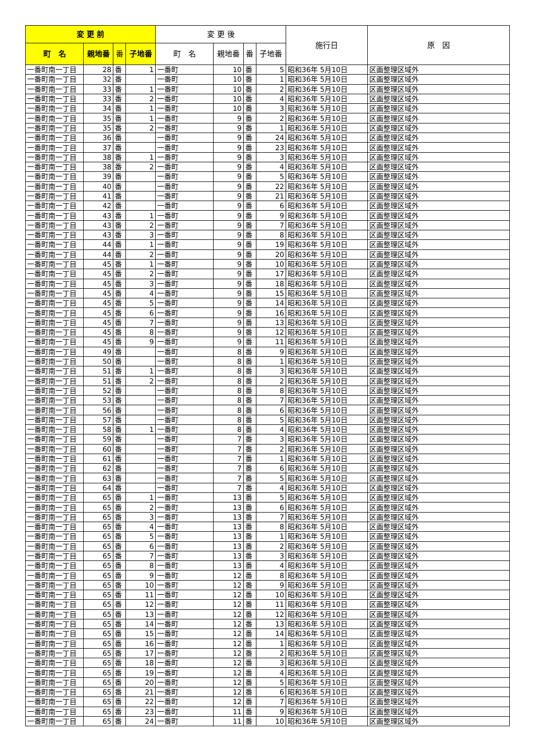| 変 更 前 | | | | 変 更 後 | | | | 施行日 | 原 因 |
| --- | --- | --- | --- | --- | --- | --- | --- | --- | --- |
| 町 名 | 親地番 | 番 | 子地番 | 町 名 | 親地番 | 番 | 子地番 | | |
| 一番町南一丁目 | 28 | 番 | 1 | 一番町 | 10 | 番 | 5 | 昭和36年 5月10日 | 区画整理区域外 |
| 一番町南一丁目 | 32 | 番 | | 一番町 | 10 | 番 | 1 | 昭和36年 5月10日 | 区画整理区域外 |
| 一番町南一丁目 | 33 | 番 | 1 | 一番町 | 10 | 番 | 2 | 昭和36年 5月10日 | 区画整理区域外 |
| 一番町南一丁目 | 33 | 番 | 2 | 一番町 | 10 | 番 | 4 | 昭和36年 5月10日 | 区画整理区域外 |
| 一番町南一丁目 | 34 | 番 | 1 | 一番町 | 10 | 番 | 3 | 昭和36年 5月10日 | 区画整理区域外 |
| 一番町南一丁目 | 35 | 番 | 1 | 一番町 | 9 | 番 | 2 | 昭和36年 5月10日 | 区画整理区域外 |
| 一番町南一丁目 | 35 | 番 | 2 | 一番町 | 9 | 番 | 1 | 昭和36年 5月10日 | 区画整理区域外 |
| 一番町南一丁目 | 36 | 番 | | 一番町 | 9 | 番 | 24 | 昭和36年 5月10日 | 区画整理区域外 |
| 一番町南一丁目 | 37 | 番 | | 一番町 | 9 | 番 | 23 | 昭和36年 5月10日 | 区画整理区域外 |
| 一番町南一丁目 | 38 | 番 | 1 | 一番町 | 9 | 番 | 3 | 昭和36年 5月10日 | 区画整理区域外 |
| 一番町南一丁目 | 38 | 番 | 2 | 一番町 | 9 | 番 | 4 | 昭和36年 5月10日 | 区画整理区域外 |
| 一番町南一丁目 | 39 | 番 | | 一番町 | 9 | 番 | 5 | 昭和36年 5月10日 | 区画整理区域外 |
| 一番町南一丁目 | 40 | 番 | | 一番町 | 9 | 番 | 22 | 昭和36年 5月10日 | 区画整理区域外 |
| 一番町南一丁目 | 41 | 番 | | 一番町 | 9 | 番 | 21 | 昭和36年 5月10日 | 区画整理区域外 |
| 一番町南一丁目 | 42 | 番 | | 一番町 | 9 | 番 | 6 | 昭和36年 5月10日 | 区画整理区域外 |
| 一番町南一丁目 | 43 | 番 | 1 | 一番町 | 9 | 番 | 9 | 昭和36年 5月10日 | 区画整理区域外 |
| 一番町南一丁目 | 43 | 番 | 2 | 一番町 | 9 | 番 | 7 | 昭和36年 5月10日 | 区画整理区域外 |
| 一番町南一丁目 | 43 | 番 | 3 | 一番町 | 9 | 番 | 8 | 昭和36年 5月10日 | 区画整理区域外 |
| 一番町南一丁目 | 44 | 番 | 1 | 一番町 | 9 | 番 | 19 | 昭和36年 5月10日 | 区画整理区域外 |
| 一番町南一丁目 | 44 | 番 | 2 | 一番町 | 9 | 番 | 20 | 昭和36年 5月10日 | 区画整理区域外 |
| 一番町南一丁目 | 45 | 番 | 1 | 一番町 | 9 | 番 | 10 | 昭和36年 5月10日 | 区画整理区域外 |
| 一番町南一丁目 | 45 | 番 | 2 | 一番町 | 9 | 番 | 17 | 昭和36年 5月10日 | 区画整理区域外 |
| 一番町南一丁目 | 45 | 番 | 3 | 一番町 | 9 | 番 | 18 | 昭和36年 5月10日 | 区画整理区域外 |
| 一番町南一丁目 | 45 | 番 | 4 | 一番町 | 9 | 番 | 15 | 昭和36年 5月10日 | 区画整理区域外 |
| 一番町南一丁目 | 45 | 番 | 5 | 一番町 | 9 | 番 | 14 | 昭和36年 5月10日 | 区画整理区域外 |
| 一番町南一丁目 | 45 | 番 | 6 | 一番町 | 9 | 番 | 16 | 昭和36年 5月10日 | 区画整理区域外 |
| 一番町南一丁目 | 45 | 番 | 7 | 一番町 | 9 | 番 | 13 | 昭和36年 5月10日 | 区画整理区域外 |
| 一番町南一丁目 | 45 | 番 | 8 | 一番町 | 9 | 番 | 12 | 昭和36年 5月10日 | 区画整理区域外 |
| 一番町南一丁目 | 45 | 番 | 9 | 一番町 | 9 | 番 | 11 | 昭和36年 5月10日 | 区画整理区域外 |
| 一番町南一丁目 | 49 | 番 | | 一番町 | 8 | 番 | 9 | 昭和36年 5月10日 | 区画整理区域外 |
| 一番町南一丁目 | 50 | 番 | | 一番町 | 8 | 番 | 1 | 昭和36年 5月10日 | 区画整理区域外 |
| 一番町南一丁目 | 51 | 番 | 1 | 一番町 | 8 | 番 | 3 | 昭和36年 5月10日 | 区画整理区域外 |
| 一番町南一丁目 | 51 | 番 | 2 | 一番町 | 8 | 番 | 2 | 昭和36年 5月10日 | 区画整理区域外 |
| 一番町南一丁目 | 52 | 番 | | 一番町 | 8 | 番 | 8 | 昭和36年 5月10日 | 区画整理区域外 |
| 一番町南一丁目 | 53 | 番 | | 一番町 | 8 | 番 | 7 | 昭和36年 5月10日 | 区画整理区域外 |
| 一番町南一丁目 | 56 | 番 | | 一番町 | 8 | 番 | 6 | 昭和36年 5月10日 | 区画整理区域外 |
| 一番町南一丁目 | 57 | 番 | | 一番町 | 8 | 番 | 5 | 昭和36年 5月10日 | 区画整理区域外 |
| 一番町南一丁目 | 58 | 番 | 1 | 一番町 | 8 | 番 | 4 | 昭和36年 5月10日 | 区画整理区域外 |
| 一番町南一丁目 | 59 | 番 | | 一番町 | 7 | 番 | 3 | 昭和36年 5月10日 | 区画整理区域外 |
| 一番町南一丁目 | 60 | 番 | | 一番町 | 7 | 番 | 2 | 昭和36年 5月10日 | 区画整理区域外 |
| 一番町南一丁目 | 61 | 番 | | 一番町 | 7 | 番 | 1 | 昭和36年 5月10日 | 区画整理区域外 |
| 一番町南一丁目 | 62 | 番 | | 一番町 | 7 | 番 | 6 | 昭和36年 5月10日 | 区画整理区域外 |
| 一番町南一丁目 | 63 | 番 | | 一番町 | 7 | 番 | 5 | 昭和36年 5月10日 | 区画整理区域外 |
| 一番町南一丁目 | 64 | 番 | | 一番町 | 7 | 番 | 4 | 昭和36年 5月10日 | 区画整理区域外 |
| 一番町南一丁目 | 65 | 番 | 1 | 一番町 | 13 | 番 | 5 | 昭和36年 5月10日 | 区画整理区域外 |
| 一番町南一丁目 | 65 | 番 | 2 | 一番町 | 13 | 番 | 6 | 昭和36年 5月10日 | 区画整理区域外 |
| 一番町南一丁目 | 65 | 番 | 3 | 一番町 | 13 | 番 | 7 | 昭和36年 5月10日 | 区画整理区域外 |
| 一番町南一丁目 | 65 | 番 | 4 | 一番町 | 13 | 番 | 8 | 昭和36年 5月10日 | 区画整理区域外 |
| 一番町南一丁目 | 65 | 番 | 5 | 一番町 | 13 | 番 | 1 | 昭和36年 5月10日 | 区画整理区域外 |
| 一番町南一丁目 | 65 | 番 | 6 | 一番町 | 13 | 番 | 2 | 昭和36年 5月10日 | 区画整理区域外 |
| 一番町南一丁目 | 65 | 番 | 7 | 一番町 | 13 | 番 | 3 | 昭和36年 5月10日 | 区画整理区域外 |
| 一番町南一丁目 | 65 | 番 | 8 | 一番町 | 13 | 番 | 4 | 昭和36年 5月10日 | 区画整理区域外 |
| 一番町南一丁目 | 65 | 番 | 9 | 一番町 | 12 | 番 | 8 | 昭和36年 5月10日 | 区画整理区域外 |
| 一番町南一丁目 | 65 | 番 | 10 | 一番町 | 12 | 番 | 9 | 昭和36年 5月10日 | 区画整理区域外 |
| 一番町南一丁目 | 65 | 番 | 11 | 一番町 | 12 | 番 | 10 | 昭和36年 5月10日 | 区画整理区域外 |
| 一番町南一丁目 | 65 | 番 | 12 | 一番町 | 12 | 番 | 11 | 昭和36年 5月10日 | 区画整理区域外 |
| 一番町南一丁目 | 65 | 番 | 13 | 一番町 | 12 | 番 | 12 | 昭和36年 5月10日 | 区画整理区域外 |
| 一番町南一丁目 | 65 | 番 | 14 | 一番町 | 12 | 番 | 13 | 昭和36年 5月10日 | 区画整理区域外 |
| 一番町南一丁目 | 65 | 番 | 15 | 一番町 | 12 | 番 | 14 | 昭和36年 5月10日 | 区画整理区域外 |
| 一番町南一丁目 | 65 | 番 | 16 | 一番町 | 12 | 番 | 1 | 昭和36年 5月10日 | 区画整理区域外 |
| 一番町南一丁目 | 65 | 番 | 17 | 一番町 | 12 | 番 | 2 | 昭和36年 5月10日 | 区画整理区域外 |
| 一番町南一丁目 | 65 | 番 | 18 | 一番町 | 12 | 番 | 3 | 昭和36年 5月10日 | 区画整理区域外 |
| 一番町南一丁目 | 65 | 番 | 19 | 一番町 | 12 | 番 | 4 | 昭和36年 5月10日 | 区画整理区域外 |
| 一番町南一丁目 | 65 | 番 | 20 | 一番町 | 12 | 番 | 5 | 昭和36年 5月10日 | 区画整理区域外 |
| 一番町南一丁目 | 65 | 番 | 21 | 一番町 | 12 | 番 | 6 | 昭和36年 5月10日 | 区画整理区域外 |
| 一番町南一丁目 | 65 | 番 | 22 | 一番町 | 12 | 番 | 7 | 昭和36年 5月10日 | 区画整理区域外 |
| 一番町南一丁目 | 65 | 番 | 23 | 一番町 | 11 | 番 | 9 | 昭和36年 5月10日 | 区画整理区域外 |
| 一番町南一丁目 | 65 | 番 | 24 | 一番町 | 11 | 番 | 10 | 昭和36年 5月10日 | 区画整理区域外 |